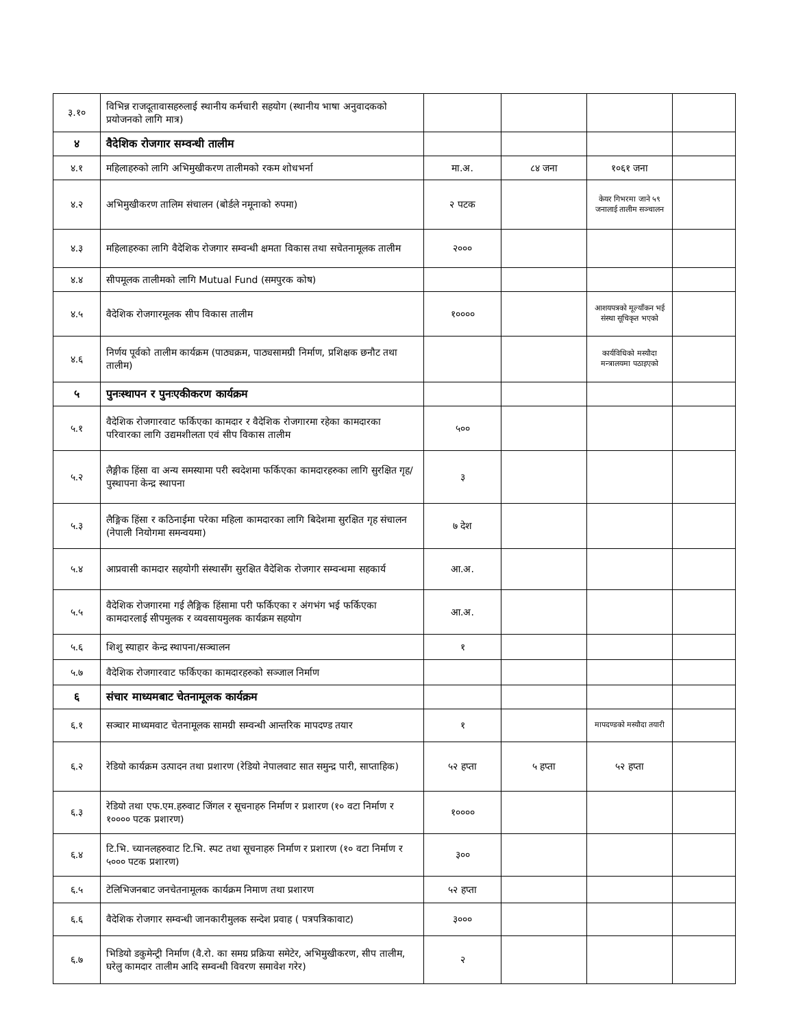| ३.१० | विभिन्न राजदूतावासहरुलाई स्थानीय कर्मचारी सहयोग (स्थानीय भाषा अनुवादकको प्रयोजनको लागि मात्र) | | | | |
| ४ | वैदेशिक रोजगार सम्वन्धी तालीम | | | | |
| ४.१ | महिलाहरुको लागि अभिमुखीकरण तालीमको रकम शोधभर्ना | मा.अ. | ८४ जना | १०६१ जना | |
| ४.२ | अभिमुखीकरण तालिम संचालन (बोर्डले नमूनाको रुपमा) | २ पटक | | केयर गिभरमा जाने ५९ जनालाई तालीम सञ्चालन | |
| ४.३ | महिलाहरुका लागि वैदेशिक रोजगार सम्वन्धी क्षमता विकास तथा सचेतनामूलक तालीम | २००० | | | |
| ४.४ | सीपमूलक तालीमको लागि Mutual Fund (समपुरक कोष) | | | | |
| ४.५ | वैदेशिक रोजगारमूलक सीप विकास तालीम | १०००० | | आशयपत्रको मूल्याँकन भई संस्था सूचिकृत भएको | |
| ४.६ | निर्णय पूर्वको तालीम कार्यक्रम (पाठ्यक्रम, पाठ्यसामग्री निर्माण, प्रशिक्षक छनौट तथा तालीम) | | | कार्यविधिको मस्यौदा मन्त्रालयमा पठाइएको | |
| ५ | पुनःस्थापन र पुनःएकीकरण कार्यक्रम | | | | |
| ५.१ | वैदेशिक रोजगारवाट फर्किएका कामदार र वैदेशिक रोजगारमा रहेका कामदारका परिवारका लागि उद्यमशीलता एवं सीप विकास तालीम | ५०० | | | |
| ५.२ | लैङ्गीक हिंसा वा अन्य समस्यामा परी स्वदेशमा फर्किएका कामदारहरुका लागि सुरक्षित गृह/पुस्थापना केन्द्र स्थापना | ३ | | | |
| ५.३ | लैङ्गिक हिंसा र कठिनाईमा परेका महिला कामदारका लागि बिदेशमा सुरक्षित गृह संचालन (नेपाली नियोगमा समन्वयमा) | ७ देश | | | |
| ५.४ | आप्रवासी कामदार सहयोगी संस्थासँग सुरक्षित वैदेशिक रोजगार सम्वन्धमा सहकार्य | आ.अ. | | | |
| ५.५ | वैदेशिक रोजगारमा गई लैङ्गिक हिंसामा परी फर्किएका र अंगभंग भई फर्किएका कामदारलाई सीपमुलक र व्यवसायमुलक कार्यक्रम सहयोग | आ.अ. | | | |
| ५.६ | शिशु स्याहार केन्द्र स्थापना/सञ्चालन | १ | | | |
| ५.७ | वैदेशिक रोजगारवाट फर्किएका कामदारहरुको सञ्जाल निर्माण | | | | |
| ६ | संचार माध्यमबाट चेतनामूलक कार्यक्रम | | | | |
| ६.१ | सञ्चार माध्यमवाट चेतनामूलक सामग्री सम्वन्धी आन्तरिक मापदण्ड तयार | १ | | मापदण्डको मस्यौदा तयारी | |
| ६.२ | रेडियो कार्यक्रम उत्पादन तथा प्रशारण (रेडियो नेपालवाट सात समुन्द्र पारी, साप्ताहिक) | ५२ हप्ता | ५ हप्ता | ५२ हप्ता | |
| ६.३ | रेडियो तथा एफ.एम.हरुवाट जिंगल र सूचनाहरु निर्माण र प्रशारण (१० वटा निर्माण र १०००० पटक प्रशारण) | १०००० | | | |
| ६.४ | टि.भि. च्यानलहरुवाट टि.भि. स्पट तथा सूचनाहरु निर्माण र प्रशारण (१० वटा निर्माण र ५००० पटक प्रशारण) | ३०० | | | |
| ६.५ | टेलिभिजनबाट जनचेतनामूलक कार्यक्रम निमाण तथा प्रशारण | ५२ हप्ता | | | |
| ६.६ | वैदेशिक रोजगार सम्वन्धी जानकारीमुलक सन्देश प्रवाह ( पत्रपत्रिकावाट) | ३००० | | | |
| ६.७ | भिडियो डकुमेन्ट्री निर्माण (वै.रो. का समग्र प्रक्रिया समेटेर, अभिमुखीकरण, सीप तालीम, घरेलु कामदार तालीम आदि सम्वन्धी विवरण समावेश गरेर) | २ | | | |